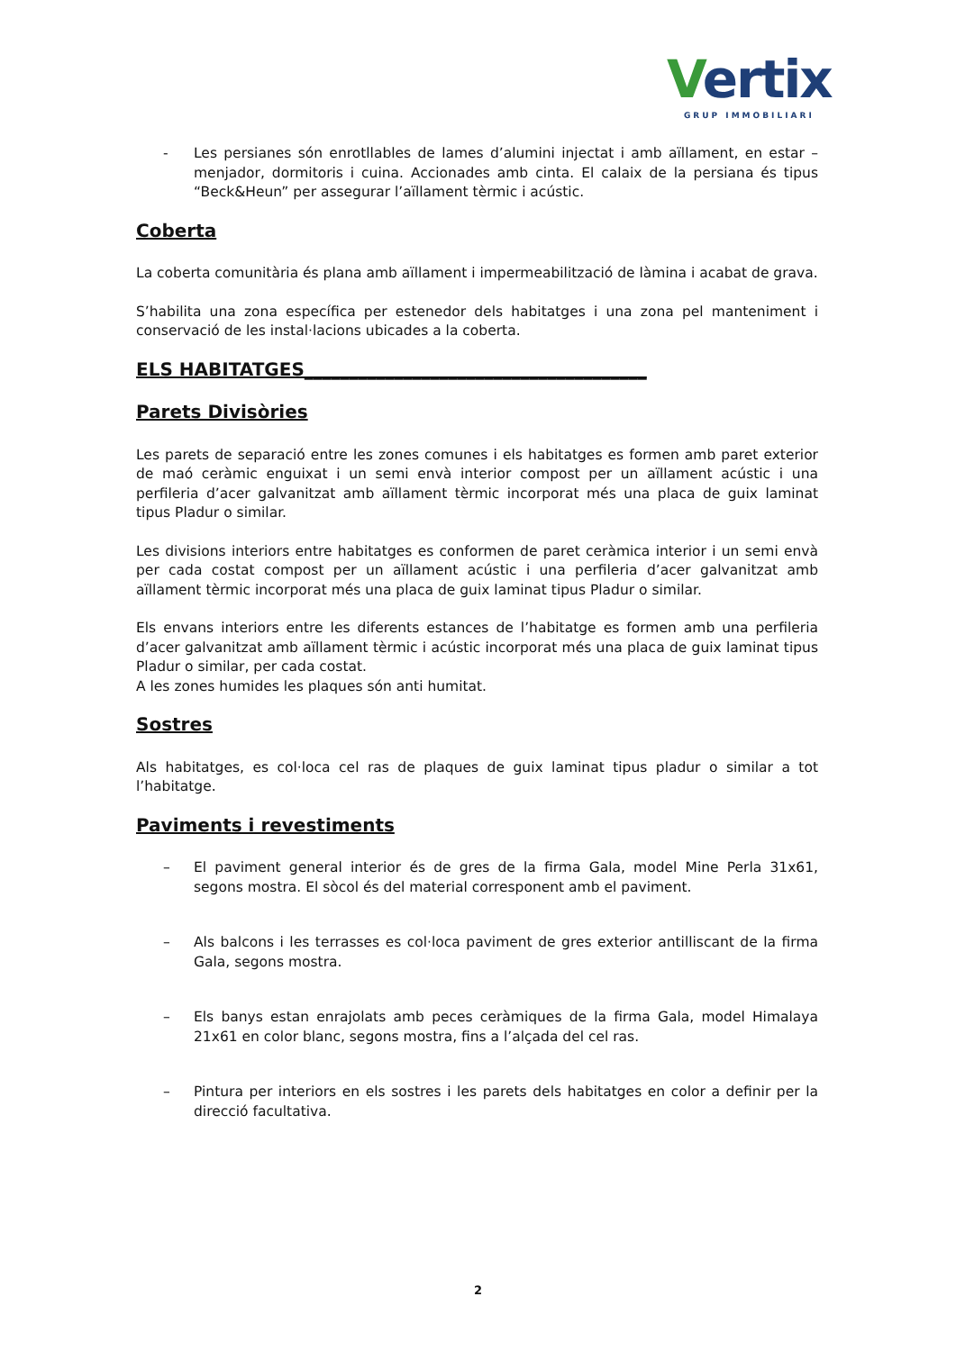Vertix
GRUP IMMOBILIARI
- Les persianes són enrotllables de lames d’alumini injectat i amb aïllament, en estar – menjador, dormitoris i cuina. Accionades amb cinta. El calaix de la persiana és tipus “Beck&Heun” per assegurar l’aïllament tèrmic i acústic.
Coberta
La coberta comunitària és plana amb aïllament i impermeabilització de làmina i acabat de grava.
S’habilita una zona específica per estenedor dels habitatges i una zona pel manteniment i conservació de les instal·lacions ubicades a la coberta.
ELS HABITATGES______________________________________
Parets Divisòries
Les parets de separació entre les zones comunes i els habitatges es formen amb paret exterior de maó ceràmic enguixat i un semi envà interior compost per un aïllament acústic i una perfileria d’acer galvanitzat amb aïllament tèrmic incorporat més una placa de guix laminat tipus Pladur o similar.
Les divisions interiors entre habitatges es conformen de paret ceràmica interior i un semi envà per cada costat compost per un aïllament acústic i una perfileria d’acer galvanitzat amb aïllament tèrmic incorporat més una placa de guix laminat tipus Pladur o similar.
Els envans interiors entre les diferents estances de l’habitatge es formen amb una perfileria d’acer galvanitzat amb aïllament tèrmic i acústic incorporat més una placa de guix laminat tipus Pladur o similar, per cada costat.
A les zones humides les plaques són anti humitat.
Sostres
Als habitatges, es col·loca cel ras de plaques de guix laminat tipus pladur o similar a tot l’habitatge.
Paviments i revestiments
– El paviment general interior és de gres de la firma Gala, model Mine Perla 31x61, segons mostra. El sòcol és del material corresponent amb el paviment.
– Als balcons i les terrasses es col·loca paviment de gres exterior antilliscant de la firma Gala, segons mostra.
– Els banys estan enrajolats amb peces ceràmiques de la firma Gala, model Himalaya 21x61 en color blanc, segons mostra, fins a l’alçada del cel ras.
– Pintura per interiors en els sostres i les parets dels habitatges en color a definir per la direcció facultativa.
2